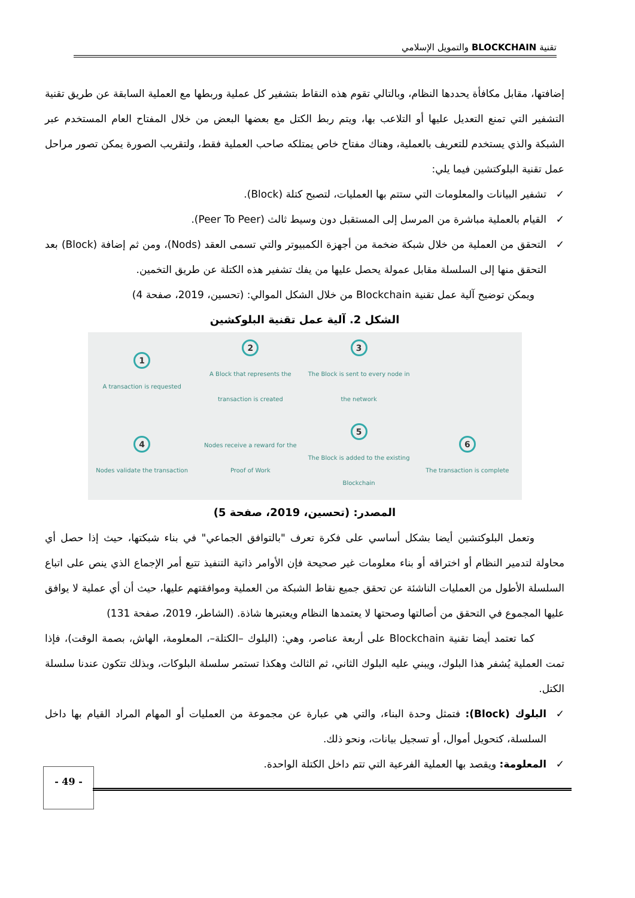تقنية BLOCKCHAIN والتمويل الإسلامي
إضافتها، مقابل مكافأة يحددها النظام، وبالتالي تقوم هذه النقاط بتشفير كل عملية وربطها مع العملية السابقة عن طريق تقنية التشفير التي تمنع التعديل عليها أو التلاعب بها، ويتم ربط الكتل مع بعضها البعض من خلال المفتاح العام المستخدم عبر الشبكة والذي يستخدم للتعريف بالعملية، وهناك مفتاح خاص يمتلكه صاحب العملية فقط، ولتقريب الصورة يمكن تصور مراحل عمل تقنية البلوكتشين فيما يلي:
✓ تشفير البيانات والمعلومات التي ستتم بها العمليات، لتصبح كتلة (Block).
✓ القيام بالعملية مباشرة من المرسل إلى المستقبل دون وسيط ثالث (Peer To Peer).
✓ التحقق من العملية من خلال شبكة ضخمة من أجهزة الكمبيوتر والتي تسمى العقد (Nods)، ومن ثم إضافة (Block) بعد التحقق منها إلى السلسلة مقابل عمولة يحصل عليها من يفك تشفير هذه الكتلة عن طريق التخمين.
ويمكن توضيح آلية عمل تقنية Blockchain من خلال الشكل الموالي: (تحسين، 2019، صفحة 4)
الشكل 2. آلية عمل تقنية البلوكشين
1
A transaction is requested
2
A Block that represents the transaction is created
3
The Block is sent to every node in the network
4
Nodes validate the transaction
Nodes receive a reward for the Proof of Work
5
The Block is added to the existing Blockchain
6
The transaction is complete
المصدر: (تحسين، 2019، صفحة 5)
وتعمل البلوكتشين أيضا بشكل أساسي على فكرة تعرف "بالتوافق الجماعي" في بناء شبكتها، حيث إذا حصل أي محاولة لتدمير النظام أو اختراقه أو بناء معلومات غير صحيحة فإن الأوامر ذاتية التنفيذ تتبع أمر الإجماع الذي ينص على اتباع السلسلة الأطول من العمليات الناشئة عن تحقق جميع نقاط الشبكة من العملية وموافقتهم عليها، حيث أن أي عملية لا يوافق عليها المجموع في التحقق من أصالتها وصحتها لا يعتمدها النظام ويعتبرها شاذة. (الشاطر، 2019، صفحة 131)
كما تعتمد أيضا تقنية Blockchain على أربعة عناصر، وهي: (البلوك –الكتلة–، المعلومة، الهاش، بصمة الوقت)، فإذا تمت العملية يُشفر هذا البلوك، ويبني عليه البلوك الثاني، ثم الثالث وهكذا تستمر سلسلة البلوكات، وبذلك تتكون عندنا سلسلة الكتل.
✓ البلوك (Block): فتمثل وحدة البناء، والتي هي عبارة عن مجموعة من العمليات أو المهام المراد القيام بها داخل السلسلة، كتحويل أموال، أو تسجيل بيانات، ونحو ذلك.
✓ المعلومة: ويقصد بها العملية الفرعية التي تتم داخل الكتلة الواحدة.
- 49 -